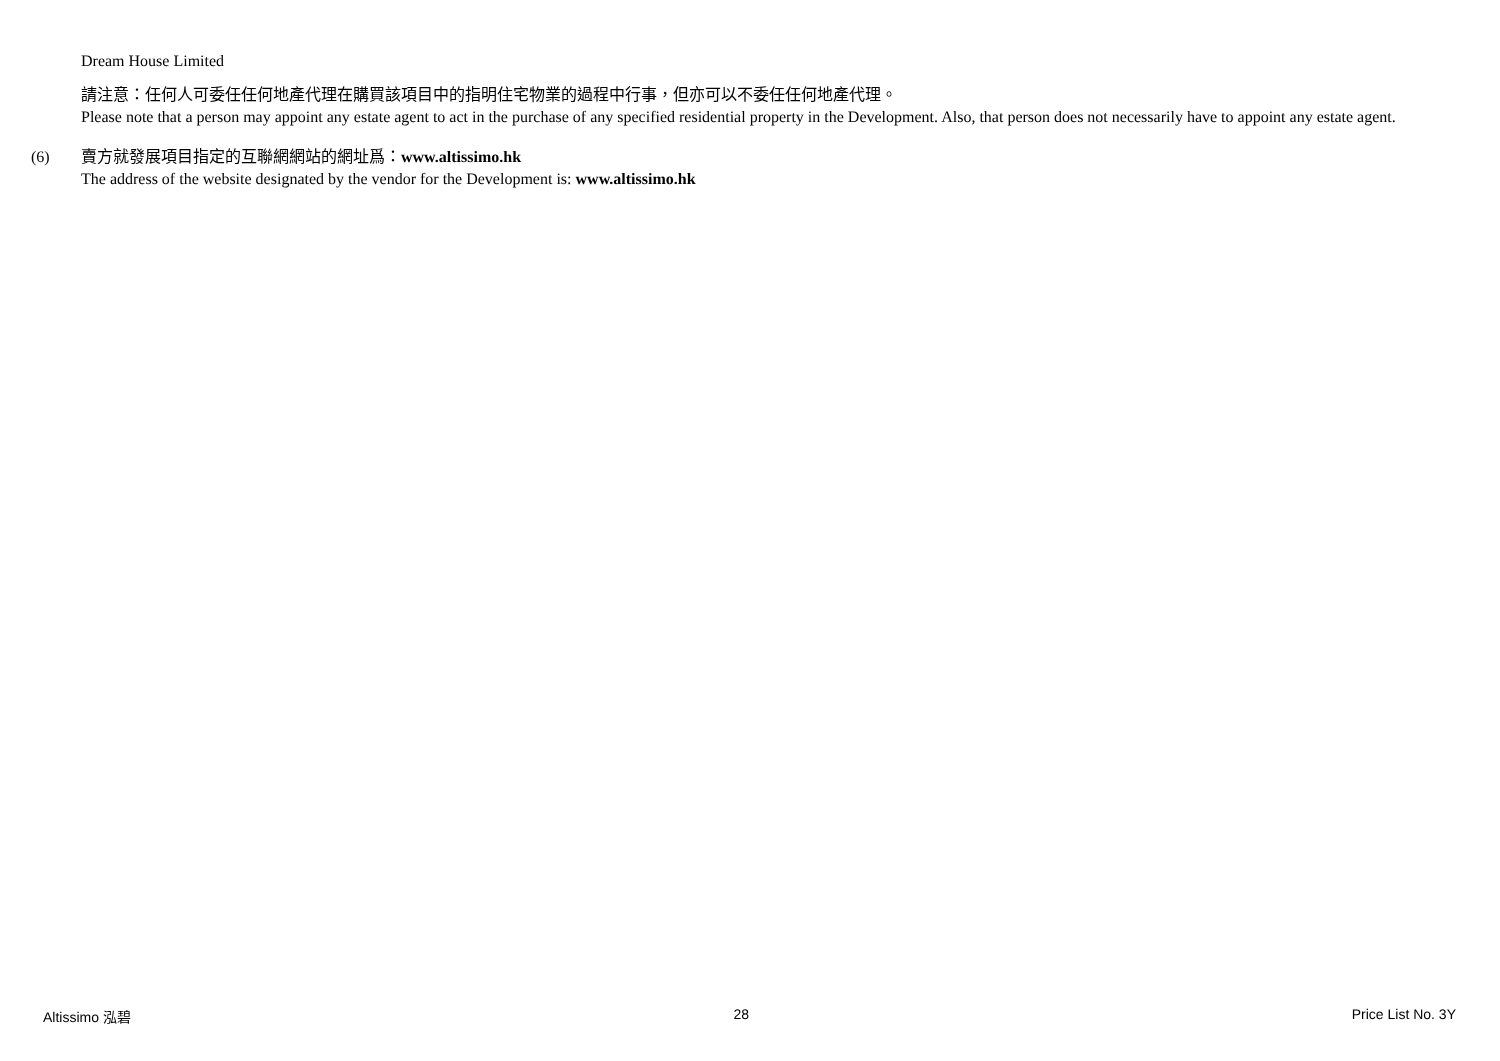Dream House Limited
請注意：任何人可委任任何地產代理在購買該項目中的指明住宅物業的過程中行事，但亦可以不委任任何地產代理。
Please note that a person may appoint any estate agent to act in the purchase of any specified residential property in the Development. Also, that person does not necessarily have to appoint any estate agent.
(6)
賣方就發展項目指定的互聯網網站的網址爲：www.altissimo.hk
The address of the website designated by the vendor for the Development is: www.altissimo.hk
Altissimo 泓碧 28 Price List No. 3Y